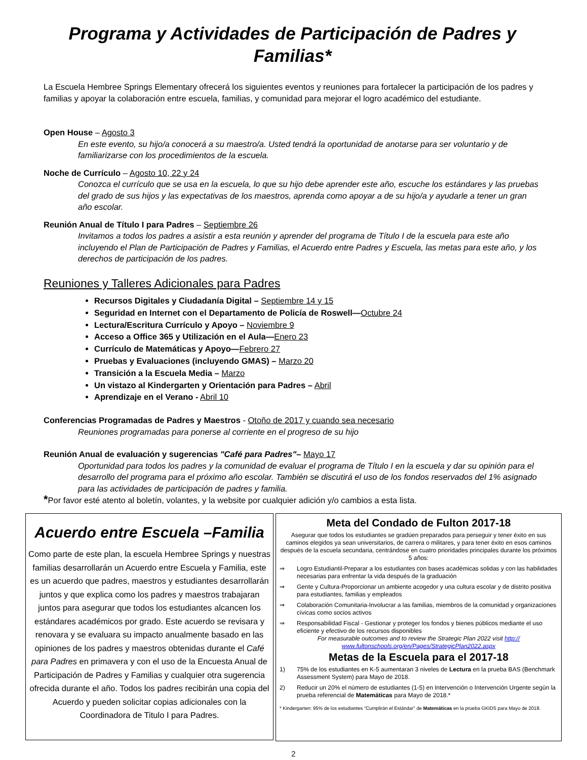Programa y Actividades de Participación de Padres y Familias*
La Escuela Hembree Springs Elementary ofrecerá los siguientes eventos y reuniones para fortalecer la participación de los padres y familias y apoyar la colaboración entre escuela, familias, y comunidad para mejorar el logro académico del estudiante.
Open House – Agosto 3
En este evento, su hijo/a conocerá a su maestro/a. Usted tendrá la oportunidad de anotarse para ser voluntario y de familiarizarse con los procedimientos de la escuela.
Noche de Currículo – Agosto 10, 22 y 24
Conozca el currículo que se usa en la escuela, lo que su hijo debe aprender este año, escuche los estándares y las pruebas del grado de sus hijos y las expectativas de los maestros, aprenda como apoyar a de su hijo/a y ayudarle a tener un gran año escolar.
Reunión Anual de Título I para Padres – Septiembre 26
Invitamos a todos los padres a asistir a esta reunión y aprender del programa de Título I de la escuela para este año incluyendo el Plan de Participación de Padres y Familias, el Acuerdo entre Padres y Escuela, las metas para este año, y los derechos de participación de los padres.
Reuniones y Talleres Adicionales para Padres
Recursos Digitales y Ciudadanía Digital – Septiembre 14 y 15
Seguridad en Internet con el Departamento de Policía de Roswell—Octubre 24
Lectura/Escritura Currículo y Apoyo – Noviembre 9
Acceso a Office 365 y Utilización en el Aula—Enero 23
Currículo de Matemáticas y Apoyo—Febrero 27
Pruebas y Evaluaciones (incluyendo GMAS) – Marzo 20
Transición a la Escuela Media – Marzo
Un vistazo al Kindergarten y Orientación para Padres – Abril
Aprendizaje en el Verano - Abril 10
Conferencias Programadas de Padres y Maestros - Otoño de 2017 y cuando sea necesario
Reuniones programadas para ponerse al corriente en el progreso de su hijo
Reunión Anual de evaluación y sugerencias "Café para Padres"– Mayo 17
Oportunidad para todos los padres y la comunidad de evaluar el programa de Título I en la escuela y dar su opinión para el desarrollo del programa para el próximo año escolar. También se discutirá el uso de los fondos reservados del 1% asignado para las actividades de participación de padres y familia.
*Por favor esté atento al boletín, volantes, y la website por cualquier adición y/o cambios a esta lista.
Acuerdo entre Escuela –Familia
Como parte de este plan, la escuela Hembree Springs y nuestras familias desarrollarán un Acuerdo entre Escuela y Familia, este es un acuerdo que padres, maestros y estudiantes desarrollarán juntos y que explica como los padres y maestros trabajaran juntos para asegurar que todos los estudiantes alcancen los estándares académicos por grado. Este acuerdo se revisara y renovara y se evaluara su impacto anualmente basado en las opiniones de los padres y maestros obtenidas durante el Café para Padres en primavera y con el uso de la Encuesta Anual de Participación de Padres y Familias y cualquier otra sugerencia ofrecida durante el año. Todos los padres recibirán una copia del Acuerdo y pueden solicitar copias adicionales con la Coordinadora de Titulo I para Padres.
Meta del Condado de Fulton 2017-18
Asegurar que todos los estudiantes se gradúen preparados para perseguir y tener éxito en sus caminos elegidos ya sean universitarios, de carrera o militares, y para tener éxito en esos caminos después de la escuela secundaria, centrándose en cuatro prioridades principales durante los próximos 5 años:
⇒ Logro Estudiantil-Preparar a los estudiantes con bases académicas solidas y con las habilidades necesarias para enfrentar la vida después de la graduación
⇒ Gente y Cultura-Proporcionar un ambiente acogedor y una cultura escolar y de distrito positiva para estudiantes, familias y empleados
⇒ Colaboración Comunitaria-Involucrar a las familias, miembros de la comunidad y organizaciones cívicas como socios activos
⇒ Responsabilidad Fiscal - Gestionar y proteger los fondos y bienes públicos mediante el uso eficiente y efectivo de los recursos disponibles
For measurable outcomes and to review the Strategic Plan 2022 visit http:// www.fultonschools.org/en/Pages/StrategicPlan2022.aspx
Metas de la Escuela para el 2017-18
1) 75% de los estudiantes en K-5 aumentaran 3 niveles de Lectura en la prueba BAS (Benchmark Assessment System) para Mayo de 2018.
2) Reducir un 20% el número de estudiantes (1-5) en Intervención o Intervención Urgente según la prueba referencial de Matemáticas para Mayo de 2018.*
* Kindergarten: 95% de los estudiantes "Cumplirán el Estándar" de Matemáticas en la prueba GKIDS para Mayo de 2018.
2